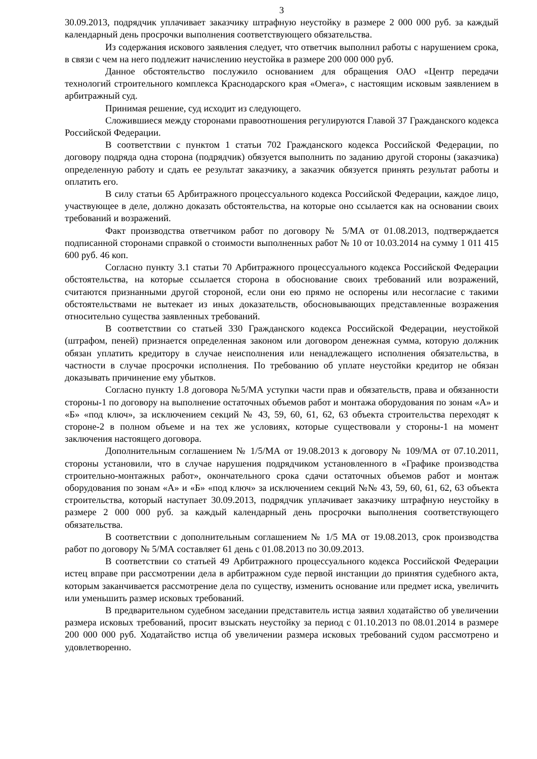3
30.09.2013, подрядчик уплачивает заказчику штрафную неустойку в размере 2 000 000 руб. за каждый календарный день просрочки выполнения соответствующего обязательства.
Из содержания искового заявления следует, что ответчик выполнил работы с нарушением срока, в связи с чем на него подлежит начислению неустойка в размере 200 000 000 руб.
Данное обстоятельство послужило основанием для обращения ОАО «Центр передачи технологий строительного комплекса Краснодарского края «Омега», с настоящим исковым заявлением в арбитражный суд.
Принимая решение, суд исходит из следующего.
Сложившиеся между сторонами правоотношения регулируются Главой 37 Гражданского кодекса Российской Федерации.
В соответствии с пунктом 1 статьи 702 Гражданского кодекса Российской Федерации, по договору подряда одна сторона (подрядчик) обязуется выполнить по заданию другой стороны (заказчика) определенную работу и сдать ее результат заказчику, а заказчик обязуется принять результат работы и оплатить его.
В силу статьи 65 Арбитражного процессуального кодекса Российской Федерации, каждое лицо, участвующее в деле, должно доказать обстоятельства, на которые оно ссылается как на основании своих требований и возражений.
Факт производства ответчиком работ по договору № 5/МА от 01.08.2013, подтверждается подписанной сторонами справкой о стоимости выполненных работ № 10 от 10.03.2014 на сумму 1 011 415 600 руб. 46 коп.
Согласно пункту 3.1 статьи 70 Арбитражного процессуального кодекса Российской Федерации обстоятельства, на которые ссылается сторона в обоснование своих требований или возражений, считаются признанными другой стороной, если они ею прямо не оспорены или несогласие с такими обстоятельствами не вытекает из иных доказательств, обосновывающих представленные возражения относительно существа заявленных требований.
В соответствии со статьей 330 Гражданского кодекса Российской Федерации, неустойкой (штрафом, пеней) признается определенная законом или договором денежная сумма, которую должник обязан уплатить кредитору в случае неисполнения или ненадлежащего исполнения обязательства, в частности в случае просрочки исполнения. По требованию об уплате неустойки кредитор не обязан доказывать причинение ему убытков.
Согласно пункту 1.8 договора №5/МА уступки части прав и обязательств, права и обязанности стороны-1 по договору на выполнение остаточных объемов работ и монтажа оборудования по зонам «А» и «Б» «под ключ», за исключением секций № 43, 59, 60, 61, 62, 63 объекта строительства переходят к стороне-2 в полном объеме и на тех же условиях, которые существовали у стороны-1 на момент заключения настоящего договора.
Дополнительным соглашением № 1/5/МА от 19.08.2013 к договору № 109/МА от 07.10.2011, стороны установили, что в случае нарушения подрядчиком установленного в «Графике производства строительно-монтажных работ», окончательного срока сдачи остаточных объемов работ и монтаж оборудования по зонам «А» и «Б» «под ключ» за исключением секций №№ 43, 59, 60, 61, 62, 63 объекта строительства, который наступает 30.09.2013, подрядчик уплачивает заказчику штрафную неустойку в размере 2 000 000 руб. за каждый календарный день просрочки выполнения соответствующего обязательства.
В соответствии с дополнительным соглашением № 1/5 МА от 19.08.2013, срок производства работ по договору № 5/МА составляет 61 день с 01.08.2013 по 30.09.2013.
В соответствии со статьей 49 Арбитражного процессуального кодекса Российской Федерации истец вправе при рассмотрении дела в арбитражном суде первой инстанции до принятия судебного акта, которым заканчивается рассмотрение дела по существу, изменить основание или предмет иска, увеличить или уменьшить размер исковых требований.
В предварительном судебном заседании представитель истца заявил ходатайство об увеличении размера исковых требований, просит взыскать неустойку за период с 01.10.2013 по 08.01.2014 в размере 200 000 000 руб. Ходатайство истца об увеличении размера исковых требований судом рассмотрено и удовлетворенно.